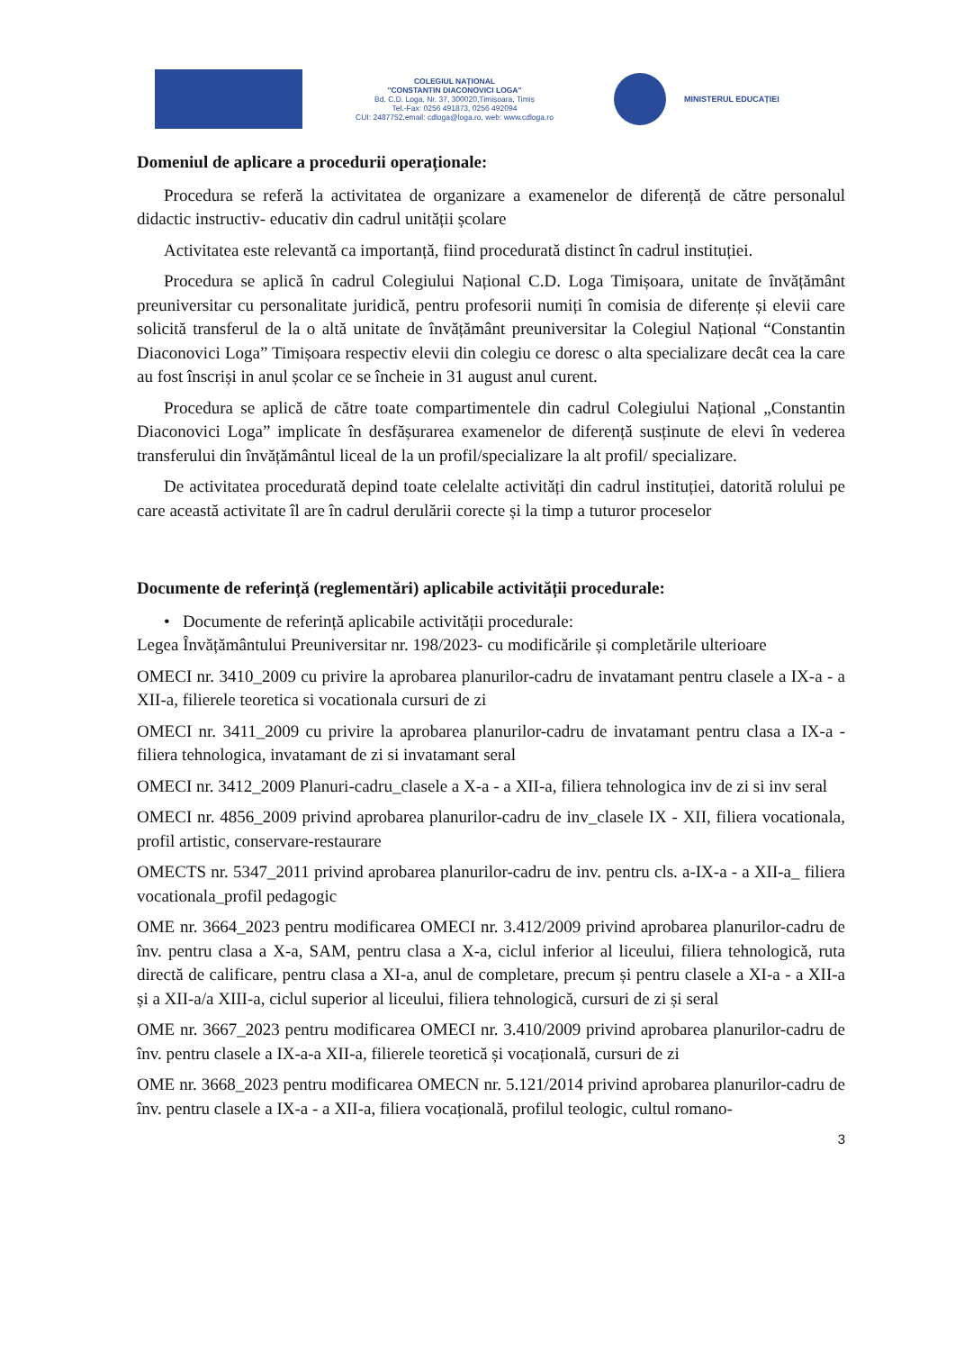COLEGIUL NAȚIONAL
"CONSTANTIN DIACONOVICI LOGA"
Bd. C.D. Loga, Nr. 37, 300020,Timișoara, Timiș
Tel.-Fax: 0256 491873, 0256 492094
CUI: 2487752,email: cdloga@loga.ro, web: www.cdloga.ro
MINISTERUL EDUCAȚIEI
Domeniul de aplicare a procedurii operaționale:
Procedura se referă la activitatea de organizare a examenelor de diferență de către personalul didactic instructiv- educativ din cadrul unității școlare
Activitatea este relevantă ca importanță, fiind procedurată distinct în cadrul instituției.
Procedura se aplică în cadrul Colegiului Național C.D. Loga Timișoara, unitate de învățământ preuniversitar cu personalitate juridică, pentru profesorii numiți în comisia de diferențe și elevii care solicită transferul de la o altă unitate de învățământ preuniversitar la Colegiul Național “Constantin Diaconovici Loga” Timișoara respectiv elevii din colegiu ce doresc o alta specializare decât cea la care au fost înscriși in anul școlar ce se încheie in 31 august anul curent.
Procedura se aplică de către toate compartimentele din cadrul Colegiului Național „Constantin Diaconovici Loga” implicate în desfășurarea examenelor de diferență susținute de elevi în vederea transferului din învățământul liceal de la un profil/specializare la alt profil/ specializare.
De activitatea procedurată depind toate celelalte activități din cadrul instituției, datorită rolului pe care această activitate îl are în cadrul derulării corecte și la timp a tuturor proceselor
Documente de referință (reglementări) aplicabile activității procedurale:
• Documente de referință aplicabile activității procedurale:
Legea Învățământului Preuniversitar nr. 198/2023- cu modificările și completările ulterioare
OMECI nr. 3410_2009 cu privire la aprobarea planurilor-cadru de invatamant pentru clasele a IX-a - a XII-a, filierele teoretica si vocationala cursuri de zi
OMECI nr. 3411_2009 cu privire la aprobarea planurilor-cadru de invatamant pentru clasa a IX-a - filiera tehnologica, invatamant de zi si invatamant seral
OMECI nr. 3412_2009 Planuri-cadru_clasele a X-a - a XII-a, filiera tehnologica inv de zi si inv seral
OMECI nr. 4856_2009 privind aprobarea planurilor-cadru de inv_clasele IX - XII, filiera vocationala, profil artistic, conservare-restaurare
OMECTS nr. 5347_2011 privind aprobarea planurilor-cadru de inv. pentru cls. a-IX-a - a XII-a_ filiera vocationala_profil pedagogic
OME nr. 3664_2023 pentru modificarea OMECI nr. 3.412/2009 privind aprobarea planurilor-cadru de înv. pentru clasa a X-a, SAM, pentru clasa a X-a, ciclul inferior al liceului, filiera tehnologică, ruta directă de calificare, pentru clasa a XI-a, anul de completare, precum și pentru clasele a XI-a - a XII-a și a XII-a/a XIII-a, ciclul superior al liceului, filiera tehnologică, cursuri de zi și seral
OME nr. 3667_2023 pentru modificarea OMECI nr. 3.410/2009 privind aprobarea planurilor-cadru de înv. pentru clasele a IX-a-a XII-a, filierele teoretică și vocațională, cursuri de zi
OME nr. 3668_2023 pentru modificarea OMECN nr. 5.121/2014 privind aprobarea planurilor-cadru de înv. pentru clasele a IX-a - a XII-a, filiera vocațională, profilul teologic, cultul romano-
3